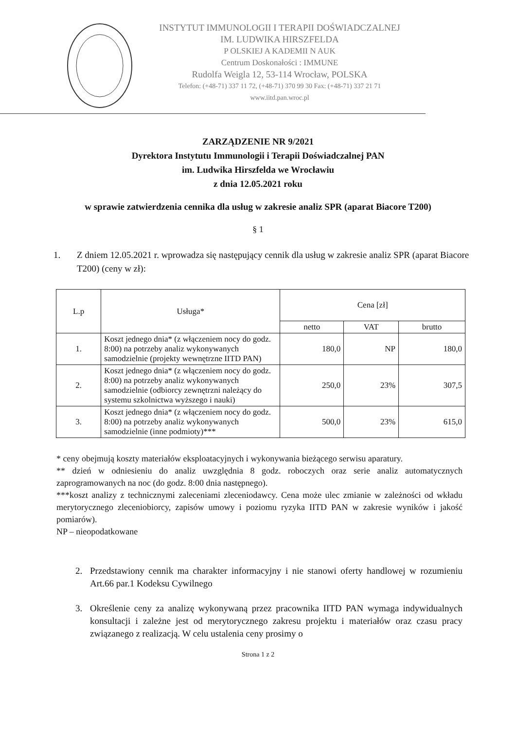INSTYTUT IMMUNOLOGII I TERAPII DOŚWIADCZALNEJ
IM. LUDWIKA HIRSZFELDA
P OLSKIEJ A KADEMII N AUK
Centrum Doskonałości : IMMUNE
Rudolfa Weigla 12, 53-114 Wrocław, POLSKA
Telefon: (+48-71) 337 11 72, (+48-71) 370 99 30 Fax: (+48-71) 337 21 71
www.iitd.pan.wroc.pl
ZARZĄDZENIE NR 9/2021
Dyrektora Instytutu Immunologii i Terapii Doświadczalnej PAN
im. Ludwika Hirszfelda we Wrocławiu
z dnia 12.05.2021 roku
w sprawie zatwierdzenia cennika dla usług w zakresie analiz SPR (aparat Biacore T200)
§ 1
1. Z dniem 12.05.2021 r. wprowadza się następujący cennik dla usług w zakresie analiz SPR (aparat Biacore T200) (ceny w zł):
| L.p | Usługa* | Cena [zł] | | |
| --- | --- | --- | --- | --- |
| | | netto | VAT | brutto |
| 1. | Koszt jednego dnia* (z włączeniem nocy do godz. 8:00) na potrzeby analiz wykonywanych samodzielnie (projekty wewnętrzne IITD PAN) | 180,0 | NP | 180,0 |
| 2. | Koszt jednego dnia* (z włączeniem nocy do godz. 8:00) na potrzeby analiz wykonywanych samodzielnie (odbiorcy zewnętrzni należący do systemu szkolnictwa wyższego i nauki) | 250,0 | 23% | 307,5 |
| 3. | Koszt jednego dnia* (z włączeniem nocy do godz. 8:00) na potrzeby analiz wykonywanych samodzielnie (inne podmioty)*** | 500,0 | 23% | 615,0 |
* ceny obejmują koszty materiałów eksploatacyjnych i wykonywania bieżącego serwisu aparatury.
** dzień w odniesieniu do analiz uwzględnia 8 godz. roboczych oraz serie analiz automatycznych zaprogramowanych na noc (do godz. 8:00 dnia następnego).
***koszt analizy z technicznymi zaleceniami zleceniodawcy. Cena może ulec zmianie w zależności od wkładu merytorycznego zleceniobiorcy, zapisów umowy i poziomu ryzyka IITD PAN w zakresie wyników i jakość pomiarów).
NP – nieopodatkowane
2. Przedstawiony cennik ma charakter informacyjny i nie stanowi oferty handlowej w rozumieniu Art.66 par.1 Kodeksu Cywilnego
3. Określenie ceny za analizę wykonywaną przez pracownika IITD PAN wymaga indywidualnych konsultacji i zależne jest od merytorycznego zakresu projektu i materiałów oraz czasu pracy związanego z realizacją. W celu ustalenia ceny prosimy o
Strona 1 z 2